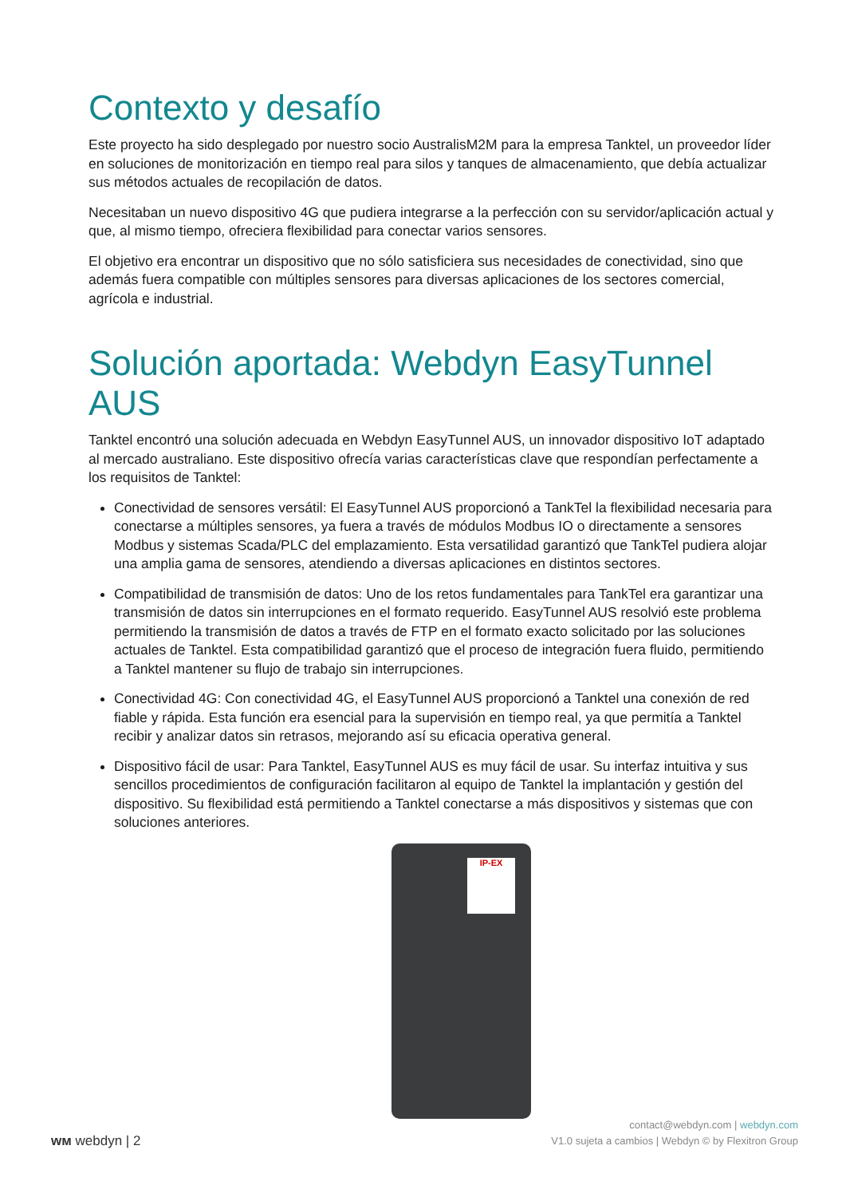Contexto y desafío
Este proyecto ha sido desplegado por nuestro socio AustralisM2M para la empresa Tanktel, un proveedor líder en soluciones de monitorización en tiempo real para silos y tanques de almacenamiento, que debía actualizar sus métodos actuales de recopilación de datos.
Necesitaban un nuevo dispositivo 4G que pudiera integrarse a la perfección con su servidor/aplicación actual y que, al mismo tiempo, ofreciera flexibilidad para conectar varios sensores.
El objetivo era encontrar un dispositivo que no sólo satisficiera sus necesidades de conectividad, sino que además fuera compatible con múltiples sensores para diversas aplicaciones de los sectores comercial, agrícola e industrial.
Solución aportada: Webdyn EasyTunnel AUS
Tanktel encontró una solución adecuada en Webdyn EasyTunnel AUS, un innovador dispositivo IoT adaptado al mercado australiano. Este dispositivo ofrecía varias características clave que respondían perfectamente a los requisitos de Tanktel:
Conectividad de sensores versátil: El EasyTunnel AUS proporcionó a TankTel la flexibilidad necesaria para conectarse a múltiples sensores, ya fuera a través de módulos Modbus IO o directamente a sensores Modbus y sistemas Scada/PLC del emplazamiento. Esta versatilidad garantizó que TankTel pudiera alojar una amplia gama de sensores, atendiendo a diversas aplicaciones en distintos sectores.
Compatibilidad de transmisión de datos: Uno de los retos fundamentales para TankTel era garantizar una transmisión de datos sin interrupciones en el formato requerido. EasyTunnel AUS resolvió este problema permitiendo la transmisión de datos a través de FTP en el formato exacto solicitado por las soluciones actuales de Tanktel. Esta compatibilidad garantizó que el proceso de integración fuera fluido, permitiendo a Tanktel mantener su flujo de trabajo sin interrupciones.
Conectividad 4G: Con conectividad 4G, el EasyTunnel AUS proporcionó a Tanktel una conexión de red fiable y rápida. Esta función era esencial para la supervisión en tiempo real, ya que permitía a Tanktel recibir y analizar datos sin retrasos, mejorando así su eficacia operativa general.
Dispositivo fácil de usar: Para Tanktel, EasyTunnel AUS es muy fácil de usar. Su interfaz intuitiva y sus sencillos procedimientos de configuración facilitaron al equipo de Tanktel la implantación y gestión del dispositivo. Su flexibilidad está permitiendo a Tanktel conectarse a más dispositivos y sistemas que con soluciones anteriores.
IP-EX
ᴡᴍ webdyn | 2
contact@webdyn.com | webdyn.com
V1.0 sujeta a cambios | Webdyn © by Flexitron Group